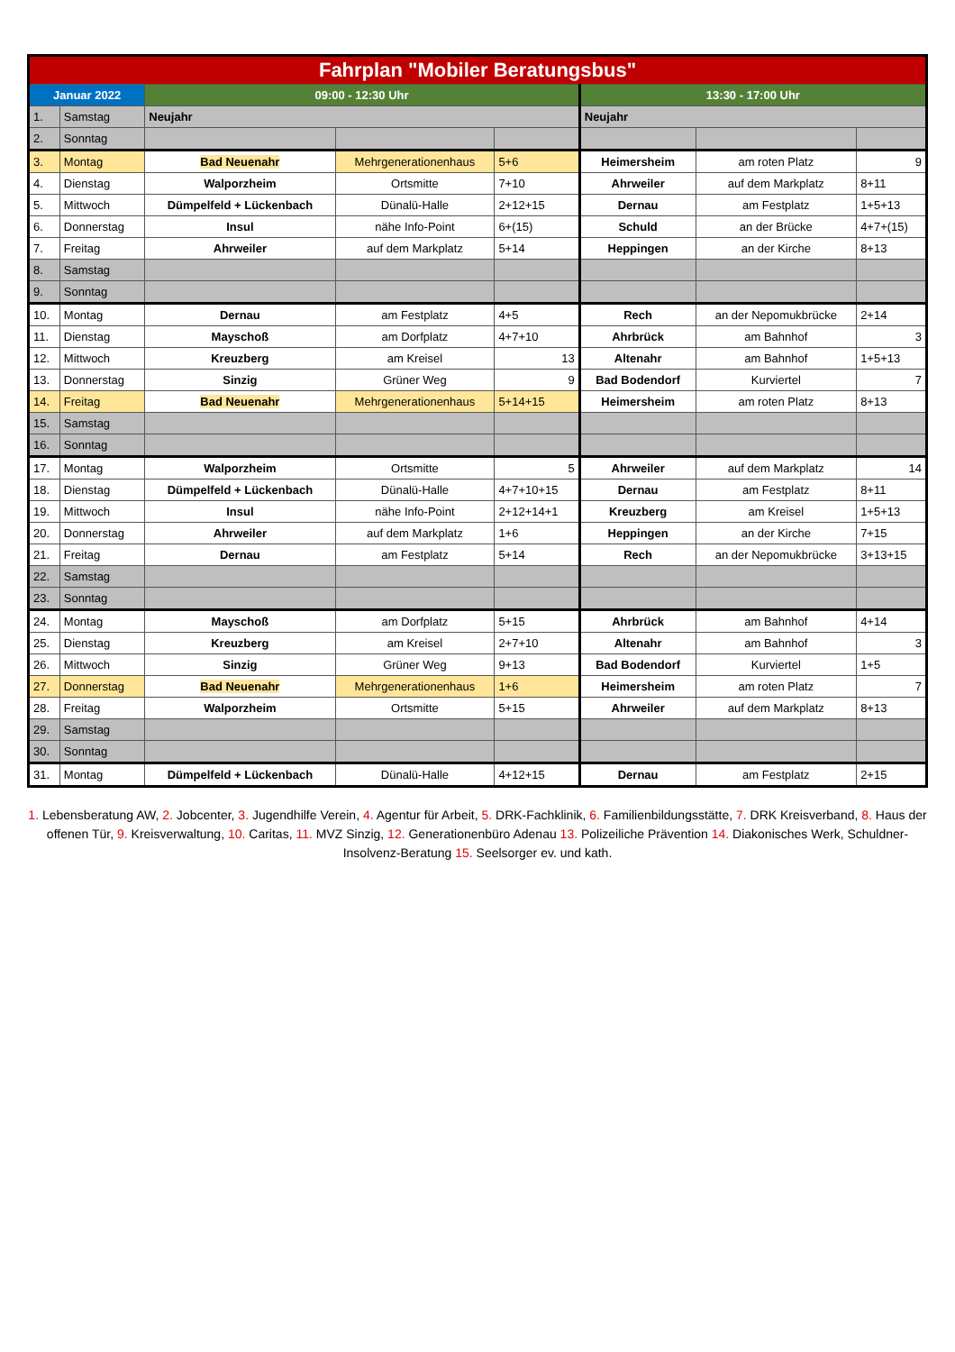| Fahrplan "Mobiler Beratungsbus" | | | | | | | |
| --- | --- | --- | --- | --- | --- | --- | --- |
| Januar 2022 | | 09:00 - 12:30 Uhr | | | 13:30 - 17:00 Uhr | | |
| 1. | Samstag | Neujahr | | | Neujahr | | |
| 2. | Sonntag | | | | | | |
| 3. | Montag | Bad Neuenahr | Mehrgenerationenhaus | 5+6 | Heimersheim | am roten Platz | 9 |
| 4. | Dienstag | Walporzheim | Ortsmitte | 7+10 | Ahrweiler | auf dem Markplatz | 8+11 |
| 5. | Mittwoch | Dümpelfeld + Lückenbach | Dünalü-Halle | 2+12+15 | Dernau | am Festplatz | 1+5+13 |
| 6. | Donnerstag | Insul | nähe Info-Point | 6+(15) | Schuld | an der Brücke | 4+7+(15) |
| 7. | Freitag | Ahrweiler | auf dem Markplatz | 5+14 | Heppingen | an der Kirche | 8+13 |
| 8. | Samstag | | | | | | |
| 9. | Sonntag | | | | | | |
| 10. | Montag | Dernau | am Festplatz | 4+5 | Rech | an der Nepomukbrücke | 2+14 |
| 11. | Dienstag | Mayschoß | am Dorfplatz | 4+7+10 | Ahrbrück | am Bahnhof | 3 |
| 12. | Mittwoch | Kreuzberg | am Kreisel | 13 | Altenahr | am Bahnhof | 1+5+13 |
| 13. | Donnerstag | Sinzig | Grüner Weg | 9 | Bad Bodendorf | Kurviertel | 7 |
| 14. | Freitag | Bad Neuenahr | Mehrgenerationenhaus | 5+14+15 | Heimersheim | am roten Platz | 8+13 |
| 15. | Samstag | | | | | | |
| 16. | Sonntag | | | | | | |
| 17. | Montag | Walporzheim | Ortsmitte | 5 | Ahrweiler | auf dem Markplatz | 14 |
| 18. | Dienstag | Dümpelfeld + Lückenbach | Dünalü-Halle | 4+7+10+15 | Dernau | am Festplatz | 8+11 |
| 19. | Mittwoch | Insul | nähe Info-Point | 2+12+14+1 | Kreuzberg | am Kreisel | 1+5+13 |
| 20. | Donnerstag | Ahrweiler | auf dem Markplatz | 1+6 | Heppingen | an der Kirche | 7+15 |
| 21. | Freitag | Dernau | am Festplatz | 5+14 | Rech | an der Nepomukbrücke | 3+13+15 |
| 22. | Samstag | | | | | | |
| 23. | Sonntag | | | | | | |
| 24. | Montag | Mayschoß | am Dorfplatz | 5+15 | Ahrbrück | am Bahnhof | 4+14 |
| 25. | Dienstag | Kreuzberg | am Kreisel | 2+7+10 | Altenahr | am Bahnhof | 3 |
| 26. | Mittwoch | Sinzig | Grüner Weg | 9+13 | Bad Bodendorf | Kurviertel | 1+5 |
| 27. | Donnerstag | Bad Neuenahr | Mehrgenerationenhaus | 1+6 | Heimersheim | am roten Platz | 7 |
| 28. | Freitag | Walporzheim | Ortsmitte | 5+15 | Ahrweiler | auf dem Markplatz | 8+13 |
| 29. | Samstag | | | | | | |
| 30. | Sonntag | | | | | | |
| 31. | Montag | Dümpelfeld + Lückenbach | Dünalü-Halle | 4+12+15 | Dernau | am Festplatz | 2+15 |
1. Lebensberatung AW, 2. Jobcenter, 3. Jugendhilfe Verein, 4. Agentur für Arbeit, 5. DRK-Fachklinik, 6. Familienbildungsstätte, 7. DRK Kreisverband, 8. Haus der offenen Tür, 9. Kreisverwaltung, 10. Caritas, 11. MVZ Sinzig, 12. Generationenbüro Adenau 13. Polizeiliche Prävention 14. Diakonisches Werk, Schuldner- Insolvenz-Beratung 15. Seelsorger ev. und kath.